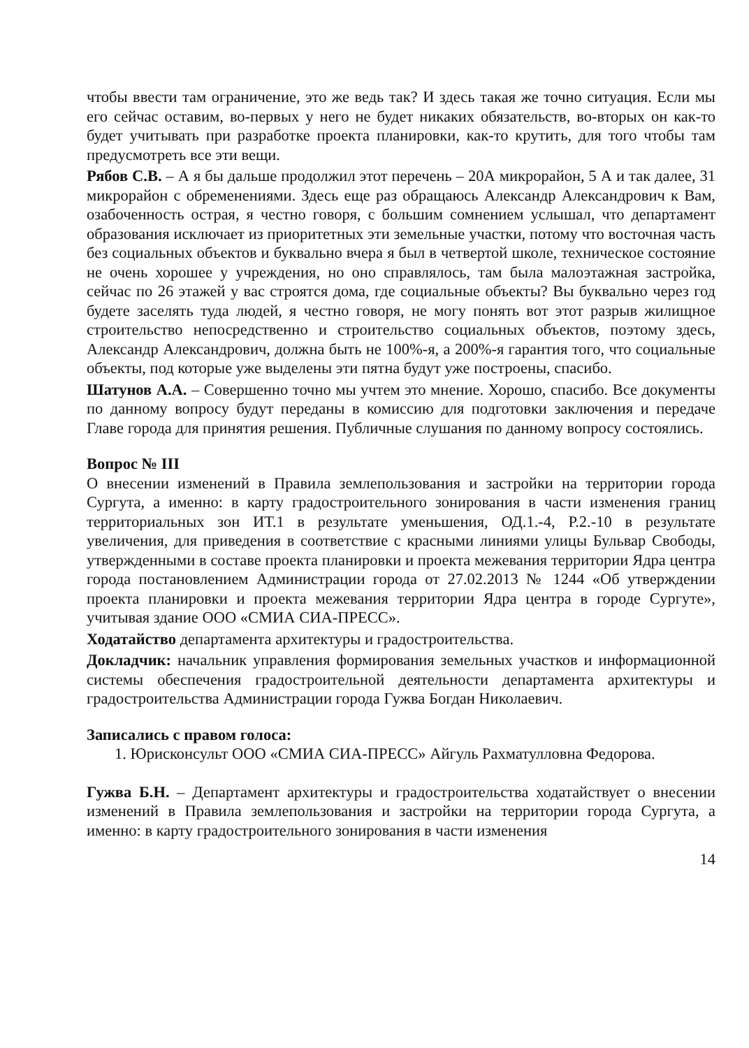чтобы ввести там ограничение, это же ведь так? И здесь такая же точно ситуация. Если мы его сейчас оставим, во-первых у него не будет никаких обязательств, во-вторых он как-то будет учитывать при разработке проекта планировки, как-то крутить, для того чтобы там предусмотреть все эти вещи.
Рябов С.В. – А я бы дальше продолжил этот перечень – 20А микрорайон, 5 А и так далее, 31 микрорайон с обременениями. Здесь еще раз обращаюсь Александр Александрович к Вам, озабоченность острая, я честно говоря, с большим сомнением услышал, что департамент образования исключает из приоритетных эти земельные участки, потому что восточная часть без социальных объектов и буквально вчера я был в четвертой школе, техническое состояние не очень хорошее у учреждения, но оно справлялось, там была малоэтажная застройка, сейчас по 26 этажей у вас строятся дома, где социальные объекты? Вы буквально через год будете заселять туда людей, я честно говоря, не могу понять вот этот разрыв жилищное строительство непосредственно и строительство социальных объектов, поэтому здесь, Александр Александрович, должна быть не 100%-я, а 200%-я гарантия того, что социальные объекты, под которые уже выделены эти пятна будут уже построены, спасибо.
Шатунов А.А. – Совершенно точно мы учтем это мнение. Хорошо, спасибо. Все документы по данному вопросу будут переданы в комиссию для подготовки заключения и передаче Главе города для принятия решения. Публичные слушания по данному вопросу состоялись.
Вопрос № III
О внесении изменений в Правила землепользования и застройки на территории города Сургута, а именно: в карту градостроительного зонирования в части изменения границ территориальных зон ИТ.1 в результате уменьшения, ОД.1.-4, Р.2.-10 в результате увеличения, для приведения в соответствие с красными линиями улицы Бульвар Свободы, утвержденными в составе проекта планировки и проекта межевания территории Ядра центра города постановлением Администрации города от 27.02.2013 № 1244 «Об утверждении проекта планировки и проекта межевания территории Ядра центра в городе Сургуте», учитывая здание ООО «СМИА СИА-ПРЕСС».
Ходатайство департамента архитектуры и градостроительства.
Докладчик: начальник управления формирования земельных участков и информационной системы обеспечения градостроительной деятельности департамента архитектуры и градостроительства Администрации города Гужва Богдан Николаевич.
Записались с правом голоса:
1. Юрисконсульт ООО «СМИА СИА-ПРЕСС» Айгуль Рахматулловна Федорова.
Гужва Б.Н. – Департамент архитектуры и градостроительства ходатайствует о внесении изменений в Правила землепользования и застройки на территории города Сургута, а именно: в карту градостроительного зонирования в части изменения
14